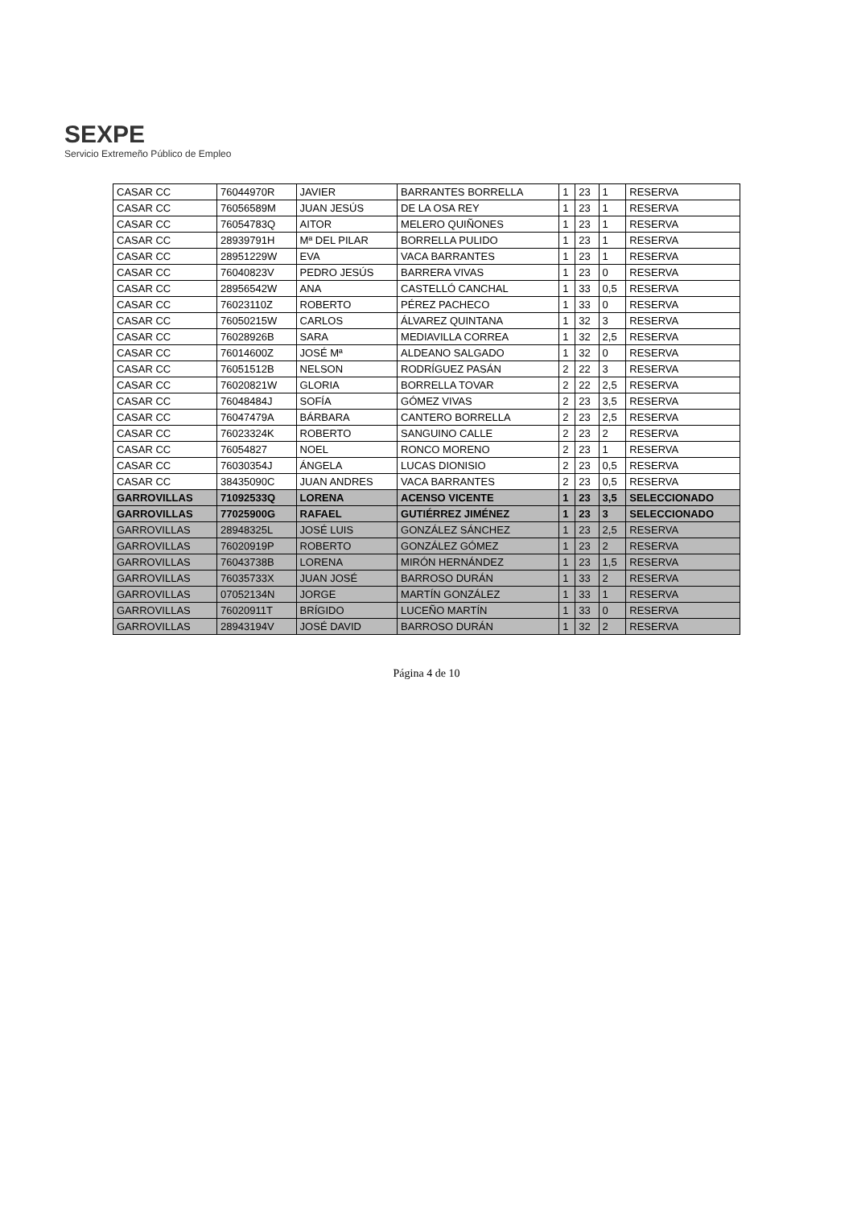SEXPE
Servicio Extremeño Público de Empleo
| CASAR CC | 76044970R | JAVIER | BARRANTES BORRELLA | 1 | 23 | 1 | RESERVA |
| CASAR CC | 76056589M | JUAN JESÚS | DE LA OSA REY | 1 | 23 | 1 | RESERVA |
| CASAR CC | 76054783Q | AITOR | MELERO QUIÑONES | 1 | 23 | 1 | RESERVA |
| CASAR CC | 28939791H | Mª DEL PILAR | BORRELLA PULIDO | 1 | 23 | 1 | RESERVA |
| CASAR CC | 28951229W | EVA | VACA BARRANTES | 1 | 23 | 1 | RESERVA |
| CASAR CC | 76040823V | PEDRO JESÚS | BARRERA VIVAS | 1 | 23 | 0 | RESERVA |
| CASAR CC | 28956542W | ANA | CASTELLÓ CANCHAL | 1 | 33 | 0,5 | RESERVA |
| CASAR CC | 76023110Z | ROBERTO | PÉREZ PACHECO | 1 | 33 | 0 | RESERVA |
| CASAR CC | 76050215W | CARLOS | ÁLVAREZ QUINTANA | 1 | 32 | 3 | RESERVA |
| CASAR CC | 76028926B | SARA | MEDIAVILLA CORREA | 1 | 32 | 2,5 | RESERVA |
| CASAR CC | 76014600Z | JOSÉ Mª | ALDEANO SALGADO | 1 | 32 | 0 | RESERVA |
| CASAR CC | 76051512B | NELSON | RODRÍGUEZ PASÁN | 2 | 22 | 3 | RESERVA |
| CASAR CC | 76020821W | GLORIA | BORRELLA TOVAR | 2 | 22 | 2,5 | RESERVA |
| CASAR CC | 76048484J | SOFÍA | GÓMEZ VIVAS | 2 | 23 | 3,5 | RESERVA |
| CASAR CC | 76047479A | BÁRBARA | CANTERO BORRELLA | 2 | 23 | 2,5 | RESERVA |
| CASAR CC | 76023324K | ROBERTO | SANGUINO CALLE | 2 | 23 | 2 | RESERVA |
| CASAR CC | 76054827 | NOEL | RONCO MORENO | 2 | 23 | 1 | RESERVA |
| CASAR CC | 76030354J | ÁNGELA | LUCAS DIONISIO | 2 | 23 | 0,5 | RESERVA |
| CASAR CC | 38435090C | JUAN ANDRES | VACA BARRANTES | 2 | 23 | 0,5 | RESERVA |
| GARROVILLAS | 71092533Q | LORENA | ACENSO VICENTE | 1 | 23 | 3,5 | SELECCIONADO |
| GARROVILLAS | 77025900G | RAFAEL | GUTIÉRREZ JIMÉNEZ | 1 | 23 | 3 | SELECCIONADO |
| GARROVILLAS | 28948325L | JOSÉ LUIS | GONZÁLEZ SÁNCHEZ | 1 | 23 | 2,5 | RESERVA |
| GARROVILLAS | 76020919P | ROBERTO | GONZÁLEZ GÓMEZ | 1 | 23 | 2 | RESERVA |
| GARROVILLAS | 76043738B | LORENA | MIRÓN HERNÁNDEZ | 1 | 23 | 1,5 | RESERVA |
| GARROVILLAS | 76035733X | JUAN JOSÉ | BARROSO DURÁN | 1 | 33 | 2 | RESERVA |
| GARROVILLAS | 07052134N | JORGE | MARTÍN GONZÁLEZ | 1 | 33 | 1 | RESERVA |
| GARROVILLAS | 76020911T | BRÍGIDO | LUCEÑO MARTÍN | 1 | 33 | 0 | RESERVA |
| GARROVILLAS | 28943194V | JOSÉ DAVID | BARROSO DURÁN | 1 | 32 | 2 | RESERVA |
Página 4 de 10